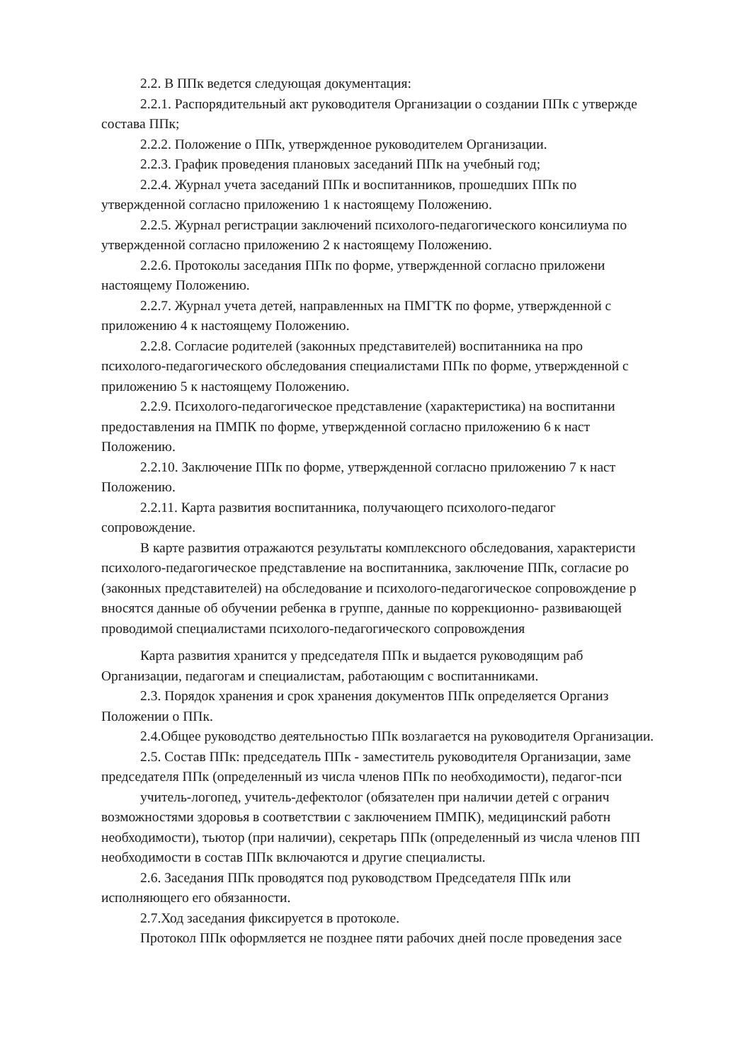2.2. В ППк ведется следующая документация:
2.2.1. Распорядительный акт руководителя Организации о создании ППк с утвержде
состава ППк;
2.2.2. Положение о ППк, утвержденное руководителем Организации.
2.2.3. График проведения плановых заседаний ППк на учебный год;
2.2.4. Журнал учета заседаний ППк и воспитанников, прошедших ППк по
утвержденной согласно приложению 1 к настоящему Положению.
2.2.5. Журнал регистрации заключений психолого-педагогического консилиума по
утвержденной согласно приложению 2 к настоящему Положению.
2.2.6. Протоколы заседания ППк по форме, утвержденной согласно приложени
настоящему Положению.
2.2.7. Журнал учета детей, направленных на ПМГТК по форме, утвержденной с
приложению 4 к настоящему Положению.
2.2.8. Согласие родителей (законных представителей) воспитанника на про
психолого-педагогического обследования специалистами ППк по форме, утвержденной с
приложению 5 к настоящему Положению.
2.2.9. Психолого-педагогическое представление (характеристика) на воспитанни
предоставления на ПМПК по форме, утвержденной согласно приложению 6 к наст
Положению.
2.2.10. Заключение ППк по форме, утвержденной согласно приложению 7 к наст
Положению.
2.2.11. Карта развития воспитанника, получающего психолого-педагог
сопровождение.
В карте развития отражаются результаты комплексного обследования, характеристи
психолого-педагогическое представление на воспитанника, заключение ППк, согласие ро
(законных представителей) на обследование и психолого-педагогическое сопровождение р
вносятся данные об обучении ребенка в группе, данные по коррекционно- развивающей
проводимой специалистами психолого-педагогического сопровождения
Карта развития хранится у председателя ППк и выдается руководящим раб
Организации, педагогам и специалистам, работающим с воспитанниками.
2.3. Порядок хранения и срок хранения документов ППк определяется Организ
Положении о ППк.
2.4.Общее руководство деятельностью ППк возлагается на руководителя Организации.
2.5. Состав ППк: председатель ППк - заместитель руководителя Организации, заме
председателя ППк (определенный из числа членов ППк по необходимости), педагог-пси
учитель-логопед, учитель-дефектолог (обязателен при наличии детей с огранич
возможностями здоровья в соответствии с заключением ПМПК), медицинский работн
необходимости), тьютор (при наличии), секретарь ППк (определенный из числа членов ПП
необходимости в состав ППк включаются и другие специалисты.
2.6. Заседания ППк проводятся под руководством Председателя ППк или
исполняющего его обязанности.
2.7.Ход заседания фиксируется в протоколе.
Протокол ППк оформляется не позднее пяти рабочих дней после проведения засе